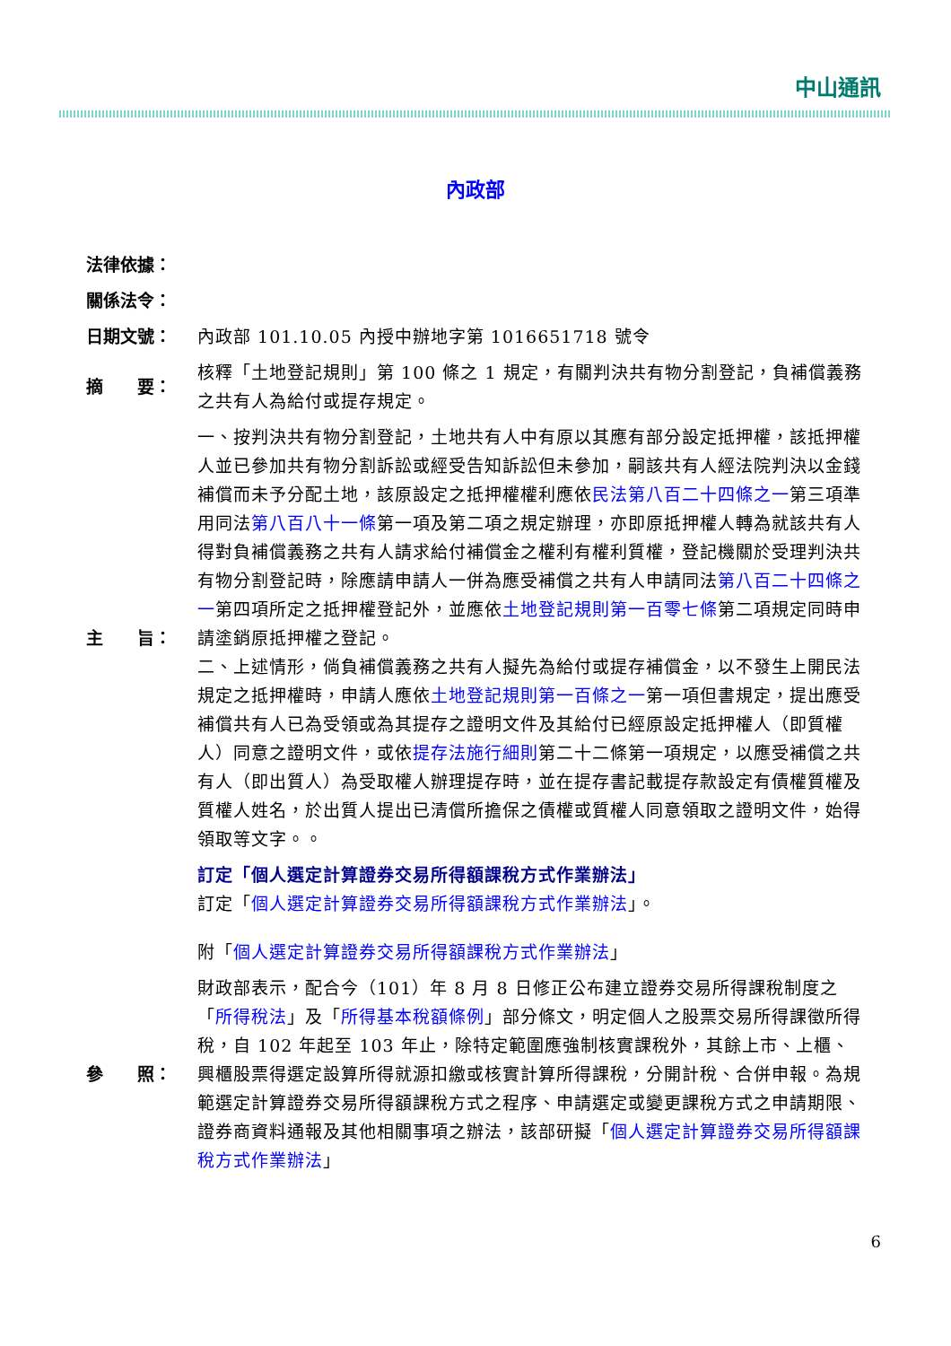中山通訊
內政部
| 法律依據： | |
| 關係法令： | |
| 日期文號： | 內政部 101.10.05 內授中辦地字第 1016651718 號令 |
| 摘 要： | 核釋「土地登記規則」第 100 條之 1 規定，有關判決共有物分割登記，負補償義務之共有人為給付或提存規定。 |
| 主 旨： | 一、按判決共有物分割登記，土地共有人中有原以其應有部分設定抵押權，該抵押權人並已參加共有物分割訴訟或經受告知訴訟但未參加，嗣該共有人經法院判決以金錢補償而未予分配土地，該原設定之抵押權權利應依 民法第八百二十四條之一 第三項準用同法 第八百八十一條 第一項及第二項之規定辦理，亦即原抵押權人轉為就該共有人得對負補償義務之共有人請求給付補償金之權利有權利質權，登記機關於受理判決共有物分割登記時，除應請申請人一併為應受補償之共有人申請同法 第八百二十四條之一 第四項所定之抵押權登記外，並應依 土地登記規則第一百零七條 第二項規定同時申請塗銷原抵押權之登記。 二、上述情形，倘負補償義務之共有人擬先為給付或提存補償金，以不發生上開民法規定之抵押權時，申請人應依 土地登記規則第一百條之一 第一項但書規定，提出應受補償共有人已為受領或為其提存之證明文件及其給付已經原設定抵押權人（即質權人）同意之證明文件，或依 提存法施行細則 第二十二條第一項規定，以應受補償之共有人（即出質人）為受取權人辦理提存時，並在提存書記載提存款設定有債權質權及質權人姓名，於出質人提出已清償所擔保之債權或質權人同意領取之證明文件，始得領取等文字。。 |
| | 訂定「個人選定計算證券交易所得額課稅方式作業辦法」 訂定「 個人選定計算證券交易所得額課稅方式作業辦法 」。 附「 個人選定計算證券交易所得額課稅方式作業辦法 」 |
| 參 照： | 財政部表示，配合今（101）年 8 月 8 日修正公布建立證券交易所得課稅制度之「 所得稅法 」及「 所得基本稅額條例 」部分條文，明定個人之股票交易所得課徵所得稅，自 102 年起至 103 年止，除特定範圍應強制核實課稅外，其餘上市、上櫃、興櫃股票得選定設算所得就源扣繳或核實計算所得課稅，分開計稅、合併申報。為規範選定計算證券交易所得額課稅方式之程序、申請選定或變更課稅方式之申請期限、證券商資料通報及其他相關事項之辦法，該部研擬「 個人選定計算證券交易所得額課稅方式作業辦法 」 |
6